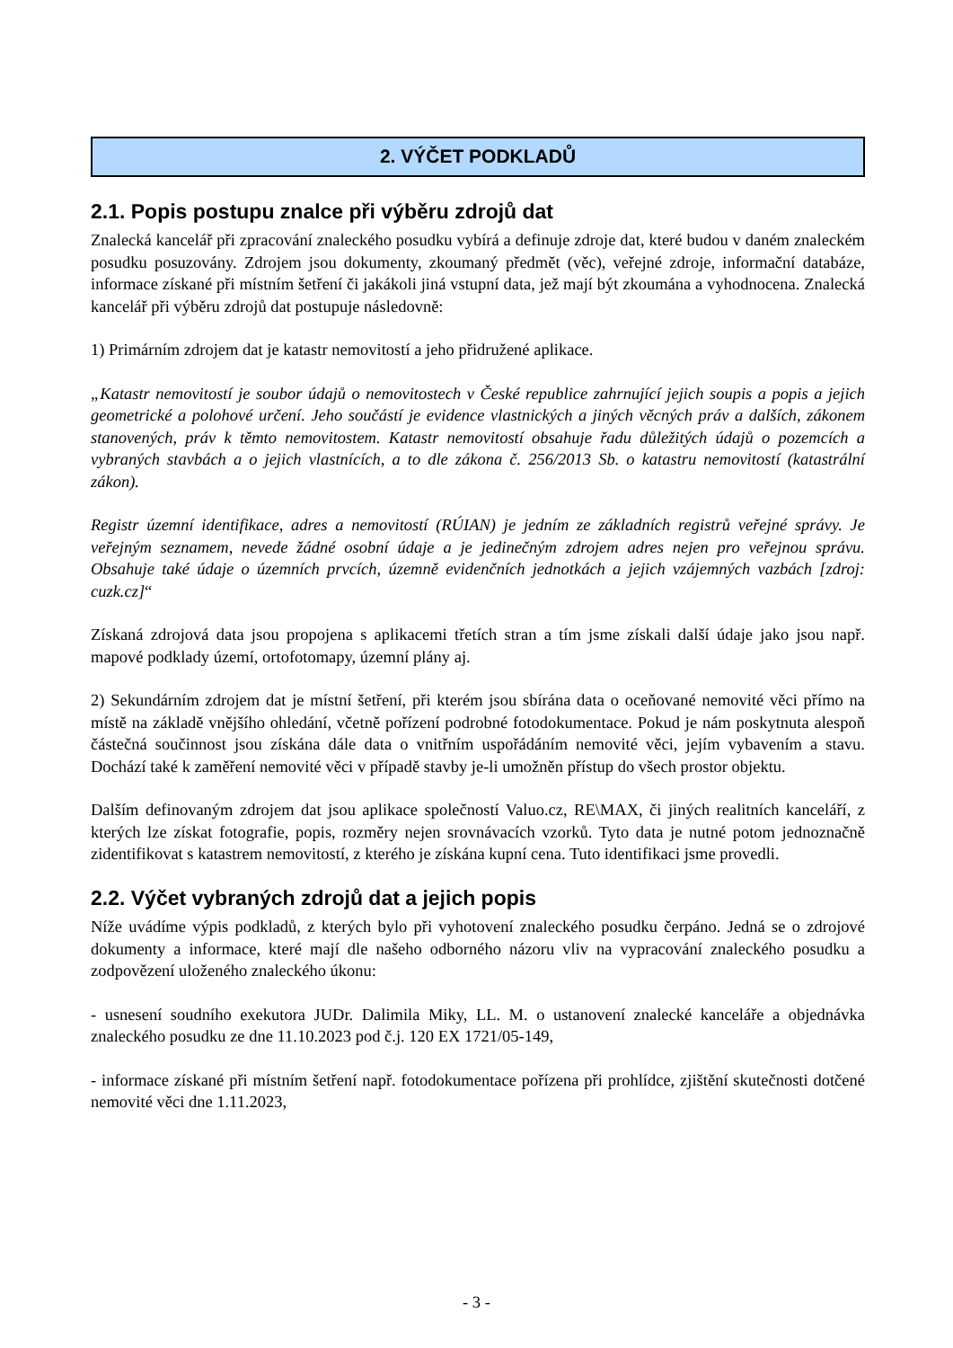2. VÝČET PODKLADŮ
2.1. Popis postupu znalce při výběru zdrojů dat
Znalecká kancelář při zpracování znaleckého posudku vybírá a definuje zdroje dat, které budou v daném znaleckém posudku posuzovány. Zdrojem jsou dokumenty, zkoumaný předmět (věc), veřejné zdroje, informační databáze, informace získané při místním šetření či jakákoli jiná vstupní data, jež mají být zkoumána a vyhodnocena. Znalecká kancelář při výběru zdrojů dat postupuje následovně:
1) Primárním zdrojem dat je katastr nemovitostí a jeho přidružené aplikace.
„Katastr nemovitostí je soubor údajů o nemovitostech v České republice zahrnující jejich soupis a popis a jejich geometrické a polohové určení. Jeho součástí je evidence vlastnických a jiných věcných práv a dalších, zákonem stanovených, práv k těmto nemovitostem. Katastr nemovitostí obsahuje řadu důležitých údajů o pozemcích a vybraných stavbách a o jejich vlastnících, a to dle zákona č. 256/2013 Sb. o katastru nemovitostí (katastrální zákon).
Registr územní identifikace, adres a nemovitostí (RÚIAN) je jedním ze základních registrů veřejné správy. Je veřejným seznamem, nevede žádné osobní údaje a je jedinečným zdrojem adres nejen pro veřejnou správu. Obsahuje také údaje o územních prvcích, územně evidenčních jednotkách a jejich vzájemných vazbách [zdroj: cuzk.cz]“
Získaná zdrojová data jsou propojena s aplikacemi třetích stran a tím jsme získali další údaje jako jsou např. mapové podklady území, ortofotomapy, územní plány aj.
2) Sekundárním zdrojem dat je místní šetření, při kterém jsou sbírána data o oceňované nemovité věci přímo na místě na základě vnějšího ohledání, včetně pořízení podrobné fotodokumentace. Pokud je nám poskytnuta alespoň částečná součinnost jsou získána dále data o vnitřním uspořádáním nemovité věci, jejím vybavením a stavu. Dochází také k zaměření nemovité věci v případě stavby je-li umožněn přístup do všech prostor objektu.
Dalším definovaným zdrojem dat jsou aplikace společností Valuo.cz, RE\MAX, či jiných realitních kanceláří, z kterých lze získat fotografie, popis, rozměry nejen srovnávacích vzorků. Tyto data je nutné potom jednoznačně zidentifikovat s katastrem nemovitostí, z kterého je získána kupní cena. Tuto identifikaci jsme provedli.
2.2. Výčet vybraných zdrojů dat a jejich popis
Níže uvádíme výpis podkladů, z kterých bylo při vyhotovení znaleckého posudku čerpáno. Jedná se o zdrojové dokumenty a informace, které mají dle našeho odborného názoru vliv na vypracování znaleckého posudku a zodpovězení uloženého znaleckého úkonu:
- usnesení soudního exekutora JUDr. Dalimila Miky, LL. M. o ustanovení znalecké kanceláře a objednávka znaleckého posudku ze dne 11.10.2023 pod č.j. 120 EX 1721/05-149,
- informace získané při místním šetření např. fotodokumentace pořízena při prohlídce, zjištění skutečnosti dotčené nemovité věci dne 1.11.2023,
- 3 -